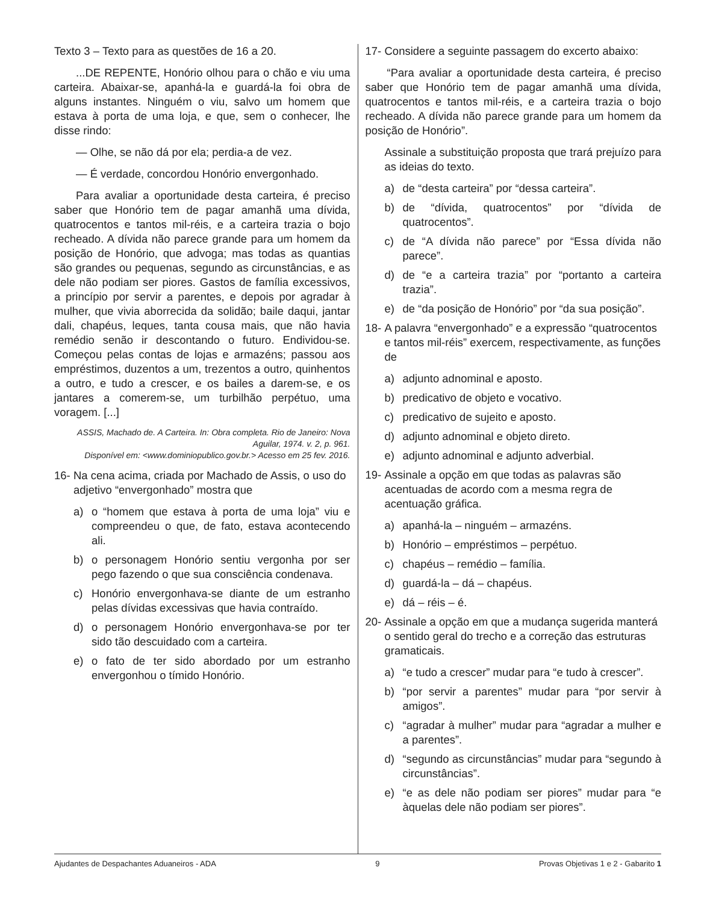Texto 3 – Texto para as questões de 16 a 20.
...DE REPENTE, Honório olhou para o chão e viu uma carteira. Abaixar-se, apanhá-la e guardá-la foi obra de alguns instantes. Ninguém o viu, salvo um homem que estava à porta de uma loja, e que, sem o conhecer, lhe disse rindo:
— Olhe, se não dá por ela; perdia-a de vez.
— É verdade, concordou Honório envergonhado.
Para avaliar a oportunidade desta carteira, é preciso saber que Honório tem de pagar amanhã uma dívida, quatrocentos e tantos mil-réis, e a carteira trazia o bojo recheado. A dívida não parece grande para um homem da posição de Honório, que advoga; mas todas as quantias são grandes ou pequenas, segundo as circunstâncias, e as dele não podiam ser piores. Gastos de família excessivos, a princípio por servir a parentes, e depois por agradar à mulher, que vivia aborrecida da solidão; baile daqui, jantar dali, chapéus, leques, tanta cousa mais, que não havia remédio senão ir descontando o futuro. Endividou-se. Começou pelas contas de lojas e armazéns; passou aos empréstimos, duzentos a um, trezentos a outro, quinhentos a outro, e tudo a crescer, e os bailes a darem-se, e os jantares a comerem-se, um turbilhão perpétuo, uma voragem. [...]
ASSIS, Machado de. A Carteira. In: Obra completa. Rio de Janeiro: Nova Aguilar, 1974. v. 2, p. 961.
Disponível em: <www.dominiopublico.gov.br.> Acesso em 25 fev. 2016.
16- Na cena acima, criada por Machado de Assis, o uso do adjetivo “envergonhado” mostra que
a) o “homem que estava à porta de uma loja” viu e compreendeu o que, de fato, estava acontecendo ali.
b) o personagem Honório sentiu vergonha por ser pego fazendo o que sua consciência condenava.
c) Honório envergonhava-se diante de um estranho pelas dívidas excessivas que havia contraído.
d) o personagem Honório envergonhava-se por ter sido tão descuidado com a carteira.
e) o fato de ter sido abordado por um estranho envergonhou o tímido Honório.
17- Considere a seguinte passagem do excerto abaixo:
“Para avaliar a oportunidade desta carteira, é preciso saber que Honório tem de pagar amanhã uma dívida, quatrocentos e tantos mil-réis, e a carteira trazia o bojo recheado. A dívida não parece grande para um homem da posição de Honório”.
Assinale a substituição proposta que trará prejuízo para as ideias do texto.
a) de “desta carteira” por “dessa carteira”.
b) de “dívida, quatrocentos” por “dívida de quatrocentos”.
c) de “A dívida não parece” por “Essa dívida não parece”.
d) de “e a carteira trazia” por “portanto a carteira trazia”.
e) de “da posição de Honório” por “da sua posição”.
18- A palavra “envergonhado” e a expressão “quatrocentos e tantos mil-réis” exercem, respectivamente, as funções de
a) adjunto adnominal e aposto.
b) predicativo de objeto e vocativo.
c) predicativo de sujeito e aposto.
d) adjunto adnominal e objeto direto.
e) adjunto adnominal e adjunto adverbial.
19- Assinale a opção em que todas as palavras são acentuadas de acordo com a mesma regra de acentuação gráfica.
a) apanhá-la – ninguém – armazéns.
b) Honório – empréstimos – perpétuo.
c) chapéus – remédio – família.
d) guardá-la – dá – chapéus.
e) dá – réis – é.
20- Assinale a opção em que a mudança sugerida manterá o sentido geral do trecho e a correção das estruturas gramaticais.
a) “e tudo a crescer” mudar para “e tudo à crescer”.
b) “por servir a parentes” mudar para “por servir à amigos”.
c) “agradar à mulher” mudar para “agradar a mulher e a parentes”.
d) “segundo as circunstâncias” mudar para “segundo à circunstâncias”.
e) “e as dele não podiam ser piores” mudar para “e àquelas dele não podiam ser piores”.
Ajudantes de Despachantes Aduaneiros - ADA 9 Provas Objetivas 1 e 2 - Gabarito 1